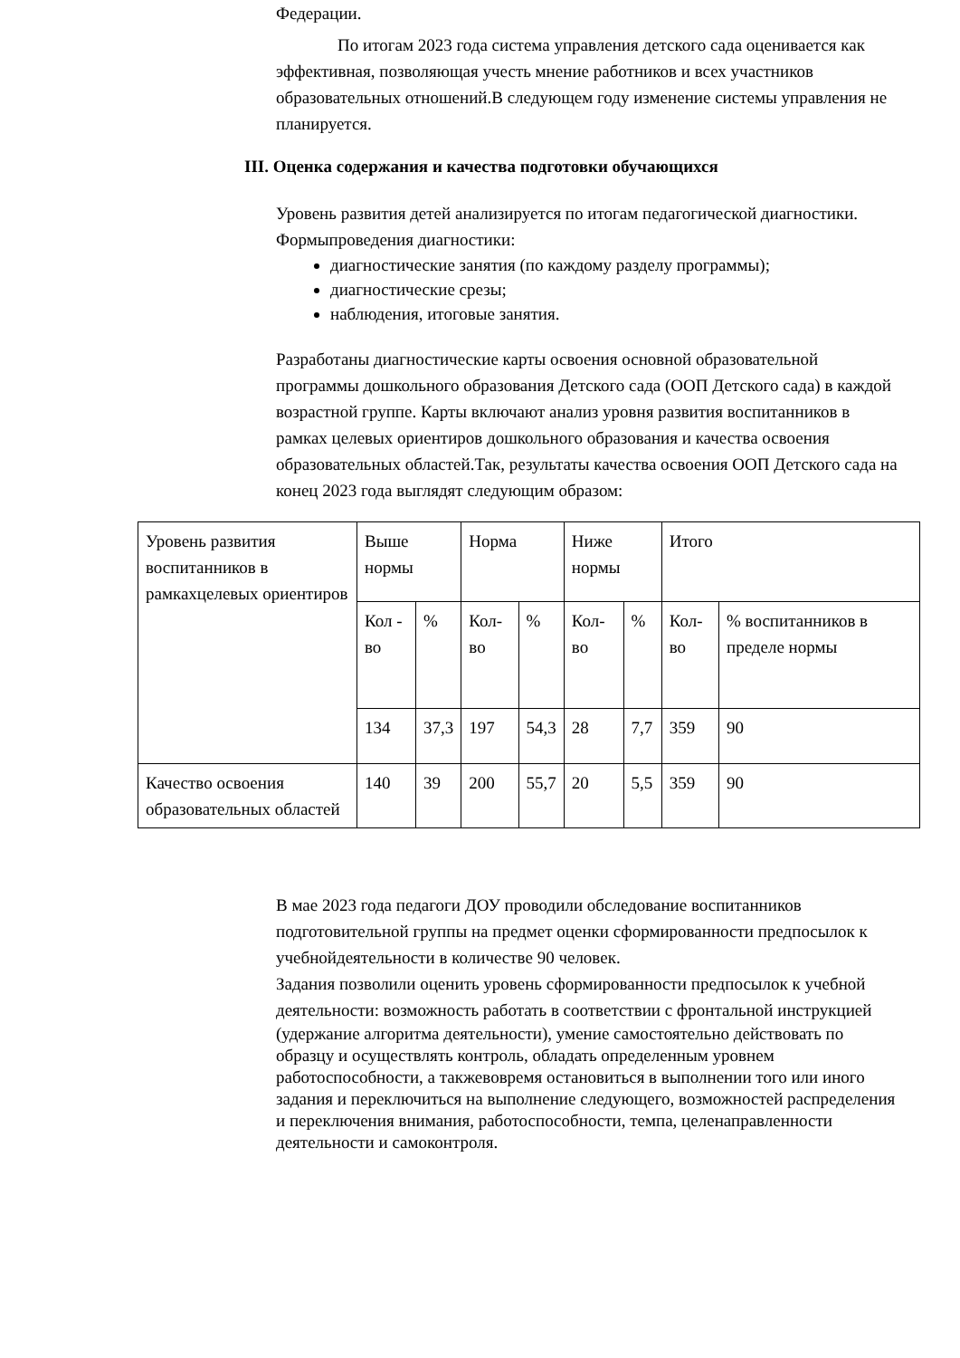Федерации.
По итогам 2023 года система управления детского сада оценивается как эффективная, позволяющая учесть мнение работников и всех участников образовательных отношений.В следующем году изменение системы управления не планируется.
III. Оценка содержания и качества подготовки обучающихся
Уровень развития детей анализируется по итогам педагогической диагностики. Формыпроведения диагностики:
диагностические занятия (по каждому разделу программы);
диагностические срезы;
наблюдения, итоговые занятия.
Разработаны диагностические карты освоения основной образовательной программы дошкольного образования Детского сада (ООП Детского сада) в каждой возрастной группе. Карты включают анализ уровня развития воспитанников в рамках целевых ориентиров дошкольного образования и качества освоения образовательных областей.Так, результаты качества освоения ООП Детского сада на конец 2023 года выглядят следующим образом:
| Уровень развития воспитанников в рамкахцелевых ориентиров | Выше нормы | | Норма | | Ниже нормы | | Итого | |
| | Кол - во | % | Кол-во | % | Кол-во | % | Кол-во | % воспитанников в пределе нормы |
| | 134 | 37,3 | 197 | 54,3 | 28 | 7,7 | 359 | 90 |
| Качество освоения образовательных областей | 140 | 39 | 200 | 55,7 | 20 | 5,5 | 359 | 90 |
В мае 2023 года педагоги ДОУ проводили обследование воспитанников подготовительной группы на предмет оценки сформированности предпосылок к учебнойдеятельности в количестве 90 человек.
Задания позволили оценить уровень сформированности предпосылок к учебной деятельности: возможность работать в соответствии с фронтальной инструкцией
(удержание алгоритма деятельности), умение самостоятельно действовать по образцу и осуществлять контроль, обладать определенным уровнем работоспособности, а такжевовремя остановиться в выполнении того или иного задания и переключиться на выполнение следующего, возможностей распределения и переключения внимания, работоспособности, темпа, целенаправленности деятельности и самоконтроля.